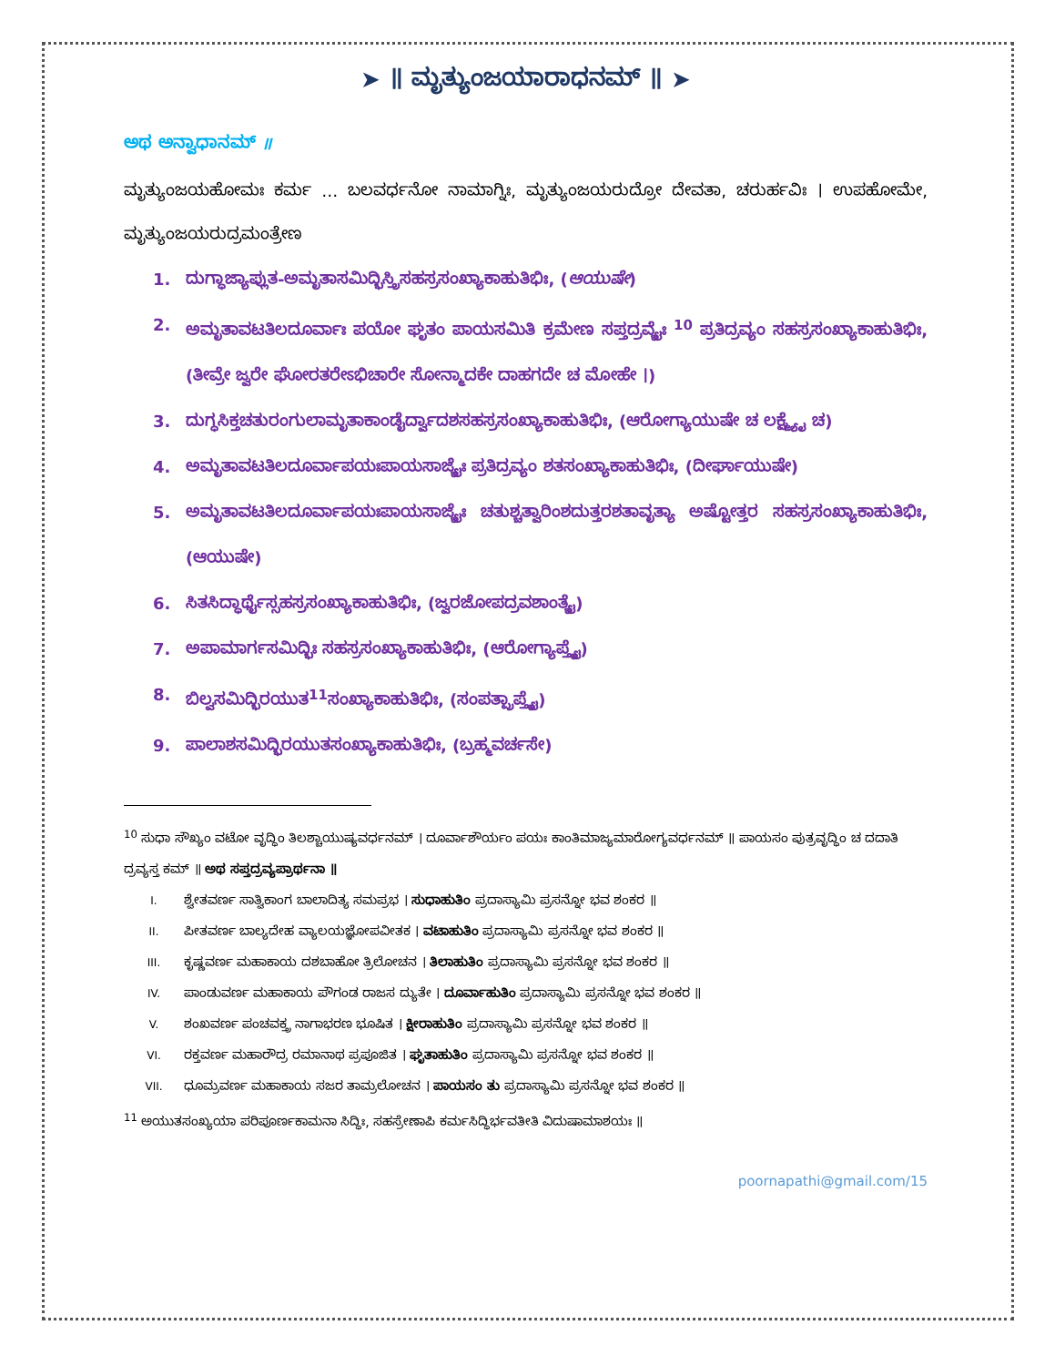➤ ॥ ಮೃತ್ಯುಂಜಯಾರಾಧನಮ್ ॥ ➤
ಅಥ ಅನ್ವಾಧಾನಮ್ ॥
ಮೃತ್ಯುಂಜಯಹೋಮಃ ಕರ್ಮ … ಬಲವರ್ಧನೋ ನಾಮಾಗ್ನಿಃ, ಮೃತ್ಯುಂಜಯರುದ್ರೋ ದೇವತಾ, ಚರುರ್ಹವಿಃ । ಉಪಹೋಮೇ, ಮೃತ್ಯುಂಜಯರುದ್ರಮಂತ್ರೇಣ
1. ದುಗ್ಧಾಜ್ಯಾಪ್ಲುತ-ಅಮೃತಾಸಮಿದ್ಭಿಸ್ತ್ರಿಸಹಸ್ರಸಂಖ್ಯಾಕಾಹುತಿಭಿಃ, (ಆಯುಷೇ)
2. ಅಮೃತಾವಟತಿಲದೂರ್ವಾಃ ಪಯೋ ಘೃತಂ ಪಾಯಸಮಿತಿ ಕ್ರಮೇಣ ಸಪ್ತದ್ರವ್ಯೈಃ <sup>10</sup> ಪ್ರತಿದ್ರವ್ಯಂ ಸಹಸ್ರಸಂಖ್ಯಾಕಾಹುತಿಭಿಃ, (ತೀವ್ರೇ ಜ್ವರೇ ಘೋರತರೇಽಭಿಚಾರೇ ಸೋನ್ಮಾದಕೇ ದಾಹಗದೇ ಚ ಮೋಹೇ ।)
3. ದುಗ್ಧಸಿಕ್ತಚತುರಂಗುಲಾಮೃತಾಕಾಂಡೈರ್ದ್ವಾದಶಸಹಸ್ರಸಂಖ್ಯಾಕಾಹುತಿಭಿಃ, (ಆರೋಗ್ಯಾಯುಷೇ ಚ ಲಕ್ಷ್ಮ್ಯೈ ಚ)
4. ಅಮೃತಾವಟತಿಲದೂರ್ವಾಪಯಃಪಾಯಸಾಜ್ಯೈಃ ಪ್ರತಿದ್ರವ್ಯಂ ಶತಸಂಖ್ಯಾಕಾಹುತಿಭಿಃ, (ದೀರ್ಘಾಯುಷೇ)
5. ಅಮೃತಾವಟತಿಲದೂರ್ವಾಪಯಃಪಾಯಸಾಜ್ಯೈಃ ಚತುಶ್ಚತ್ವಾರಿಂಶದುತ್ತರಶತಾವೃತ್ಯಾ ಅಷ್ಟೋತ್ತರ ಸಹಸ್ರಸಂಖ್ಯಾಕಾಹುತಿಭಿಃ, (ಆಯುಷೇ)
6. ಸಿತಸಿದ್ಧಾರ್ಥೈಸ್ಸಹಸ್ರಸಂಖ್ಯಾಕಾಹುತಿಭಿಃ, (ಜ್ವರಜೋಪದ್ರವಶಾಂತ್ಯೈ)
7. ಅಪಾಮಾರ್ಗಸಮಿದ್ಭಿಃ ಸಹಸ್ರಸಂಖ್ಯಾಕಾಹುತಿಭಿಃ, (ಆರೋಗ್ಯಾಪ್ತ್ಯೈ)
8. ಬಿಲ್ವಸಮಿದ್ಭಿರಯುತ<sup>11</sup>ಸಂಖ್ಯಾಕಾಹುತಿಭಿಃ, (ಸಂಪತ್ಪ್ರಾಪ್ತ್ಯೈ)
9. ಪಾಲಾಶಸಮಿದ್ಭಿರಯುತಸಂಖ್ಯಾಕಾಹುತಿಭಿಃ, (ಬ್ರಹ್ಮವರ್ಚಸೇ)
<sup>10</sup> ಸುಧಾ ಸೌಖ್ಯಂ ವಟೋ ವೃದ್ಧಿಂ ತಿಲಶ್ಚಾಯುಷ್ಯವರ್ಧನಮ್ । ದೂರ್ವಾಶೌರ್ಯಂ ಪಯಃ ಕಾಂತಿಮಾಜ್ಯಮಾರೋಗ್ಯವರ್ಧನಮ್ ॥ ಪಾಯಸಂ ಪುತ್ರವೃದ್ಧಿಂ ಚ ದದಾತಿ ದ್ರವ್ಯಸ್ತ ಕಮ್ ॥ ಅಥ ಸಪ್ತದ್ರವ್ಯಪ್ರಾರ್ಥನಾ ॥
I. ಶ್ವೇತವರ್ಣ ಸಾತ್ವಿಕಾಂಗ ಬಾಲಾದಿತ್ಯ ಸಮಪ್ರಭ । ಸುಧಾಹುತಿಂ ಪ್ರದಾಸ್ಯಾಮಿ ಪ್ರಸನ್ನೋ ಭವ ಶಂಕರ ॥
II. ಪೀತವರ್ಣ ಬಾಲ್ಯದೇಹ ವ್ಯಾಲಯಜ್ಞೋಪವೀತಕ । ವಟಾಹುತಿಂ ಪ್ರದಾಸ್ಯಾಮಿ ಪ್ರಸನ್ನೋ ಭವ ಶಂಕರ ॥
III. ಕೃಷ್ಣವರ್ಣ ಮಹಾಕಾಯ ದಶಬಾಹೋ ತ್ರಿಲೋಚನ । ತಿಲಾಹುತಿಂ ಪ್ರದಾಸ್ಯಾಮಿ ಪ್ರಸನ್ನೋ ಭವ ಶಂಕರ ॥
IV. ಪಾಂಡುವರ್ಣ ಮಹಾಕಾಯ ಪೌಗಂಡ ರಾಜಸ ದ್ಯುತೇ । ದೂರ್ವಾಹುತಿಂ ಪ್ರದಾಸ್ಯಾಮಿ ಪ್ರಸನ್ನೋ ಭವ ಶಂಕರ ॥
V. ಶಂಖವರ್ಣ ಪಂಚವಕ್ತ್ರ ನಾಗಾಭರಣ ಭೂಷಿತ । ಕ್ಷೀರಾಹುತಿಂ ಪ್ರದಾಸ್ಯಾಮಿ ಪ್ರಸನ್ನೋ ಭವ ಶಂಕರ ॥
VI. ರಕ್ತವರ್ಣ ಮಹಾರೌದ್ರ ರಮಾನಾಥ ಪ್ರಪೂಜಿತ । ಘೃತಾಹುತಿಂ ಪ್ರದಾಸ್ಯಾಮಿ ಪ್ರಸನ್ನೋ ಭವ ಶಂಕರ ॥
VII. ಧೂಮ್ರವರ್ಣ ಮಹಾಕಾಯ ಸಜರ ತಾಮ್ರಲೋಚನ । ಪಾಯಸಂ ತು ಪ್ರದಾಸ್ಯಾಮಿ ಪ್ರಸನ್ನೋ ಭವ ಶಂಕರ ॥
<sup>11</sup> ಅಯುತಸಂಖ್ಯಯಾ ಪರಿಪೂರ್ಣಕಾಮನಾ ಸಿದ್ಧಿಃ, ಸಹಸ್ರೇಣಾಪಿ ಕರ್ಮಸಿದ್ಧಿರ್ಭವತೀತಿ ವಿದುಷಾಮಾಶಯಃ ॥
poornapathi@gmail.com/15